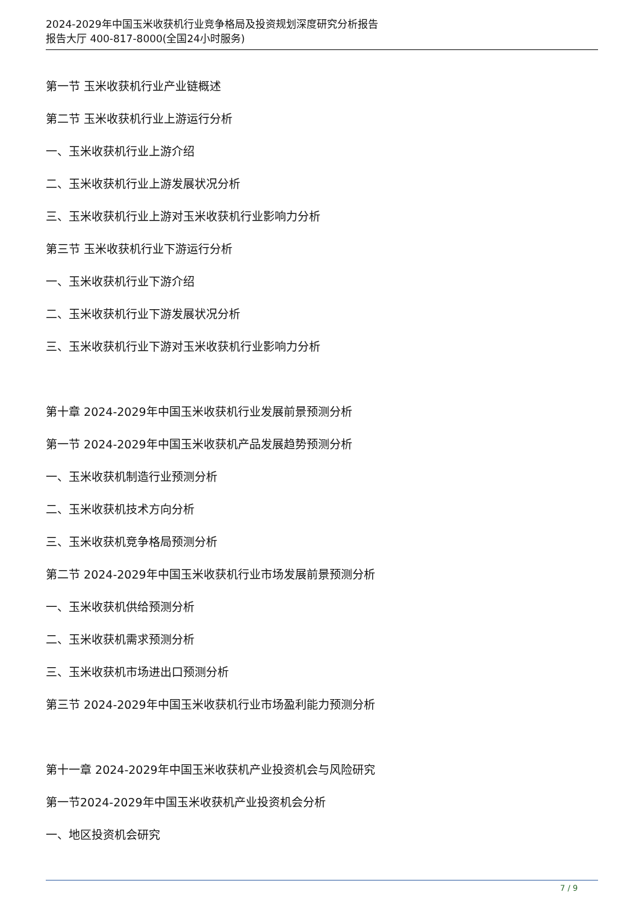2024-2029年中国玉米收获机行业竞争格局及投资规划深度研究分析报告
报告大厅 400-817-8000(全国24小时服务)
第一节 玉米收获机行业产业链概述
第二节 玉米收获机行业上游运行分析
一、玉米收获机行业上游介绍
二、玉米收获机行业上游发展状况分析
三、玉米收获机行业上游对玉米收获机行业影响力分析
第三节 玉米收获机行业下游运行分析
一、玉米收获机行业下游介绍
二、玉米收获机行业下游发展状况分析
三、玉米收获机行业下游对玉米收获机行业影响力分析
第十章 2024-2029年中国玉米收获机行业发展前景预测分析
第一节 2024-2029年中国玉米收获机产品发展趋势预测分析
一、玉米收获机制造行业预测分析
二、玉米收获机技术方向分析
三、玉米收获机竞争格局预测分析
第二节 2024-2029年中国玉米收获机行业市场发展前景预测分析
一、玉米收获机供给预测分析
二、玉米收获机需求预测分析
三、玉米收获机市场进出口预测分析
第三节 2024-2029年中国玉米收获机行业市场盈利能力预测分析
第十一章 2024-2029年中国玉米收获机产业投资机会与风险研究
第一节2024-2029年中国玉米收获机产业投资机会分析
一、地区投资机会研究
7 / 9